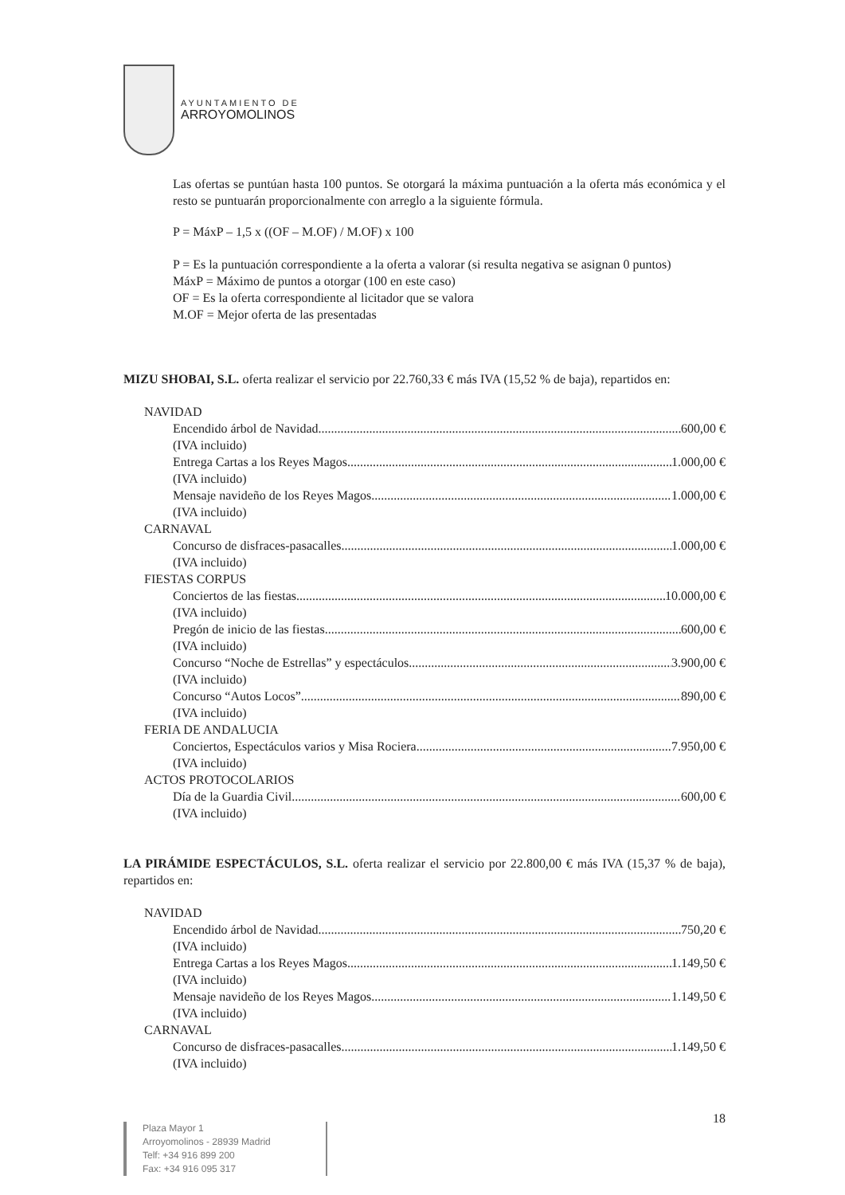AYUNTAMIENTO DE
ARROYOMOLINOS
Las ofertas se puntúan hasta 100 puntos. Se otorgará la máxima puntuación a la oferta más económica y el resto se puntuarán proporcionalmente con arreglo a la siguiente fórmula.
P = MáxP – 1,5 x ((OF – M.OF) / M.OF) x 100
P = Es la puntuación correspondiente a la oferta a valorar (si resulta negativa se asignan 0 puntos)
MáxP = Máximo de puntos a otorgar (100 en este caso)
OF = Es la oferta correspondiente al licitador que se valora
M.OF = Mejor oferta de las presentadas
MIZU SHOBAI, S.L. oferta realizar el servicio por 22.760,33 € más IVA (15,52 % de baja), repartidos en:
NAVIDAD
Encendido árbol de Navidad 600,00 €
(IVA incluido)
Entrega Cartas a los Reyes Magos 1.000,00 €
(IVA incluido)
Mensaje navideño de los Reyes Magos 1.000,00 €
(IVA incluido)
CARNAVAL
Concurso de disfraces-pasacalles 1.000,00 €
(IVA incluido)
FIESTAS CORPUS
Conciertos de las fiestas 10.000,00 €
(IVA incluido)
Pregón de inicio de las fiestas 600,00 €
(IVA incluido)
Concurso “Noche de Estrellas” y espectáculos 3.900,00 €
(IVA incluido)
Concurso “Autos Locos” 890,00 €
(IVA incluido)
FERIA DE ANDALUCIA
Conciertos, Espectáculos varios y Misa Rociera 7.950,00 €
(IVA incluido)
ACTOS PROTOCOLARIOS
Día de la Guardia Civil 600,00 €
(IVA incluido)
LA PIRÁMIDE ESPECTÁCULOS, S.L. oferta realizar el servicio por 22.800,00 € más IVA (15,37 % de baja), repartidos en:
NAVIDAD
Encendido árbol de Navidad 750,20 €
(IVA incluido)
Entrega Cartas a los Reyes Magos 1.149,50 €
(IVA incluido)
Mensaje navideño de los Reyes Magos 1.149,50 €
(IVA incluido)
CARNAVAL
Concurso de disfraces-pasacalles 1.149,50 €
(IVA incluido)
18
Plaza Mayor 1
Arroyomolinos - 28939 Madrid
Telf: +34 916 899 200
Fax: +34 916 095 317